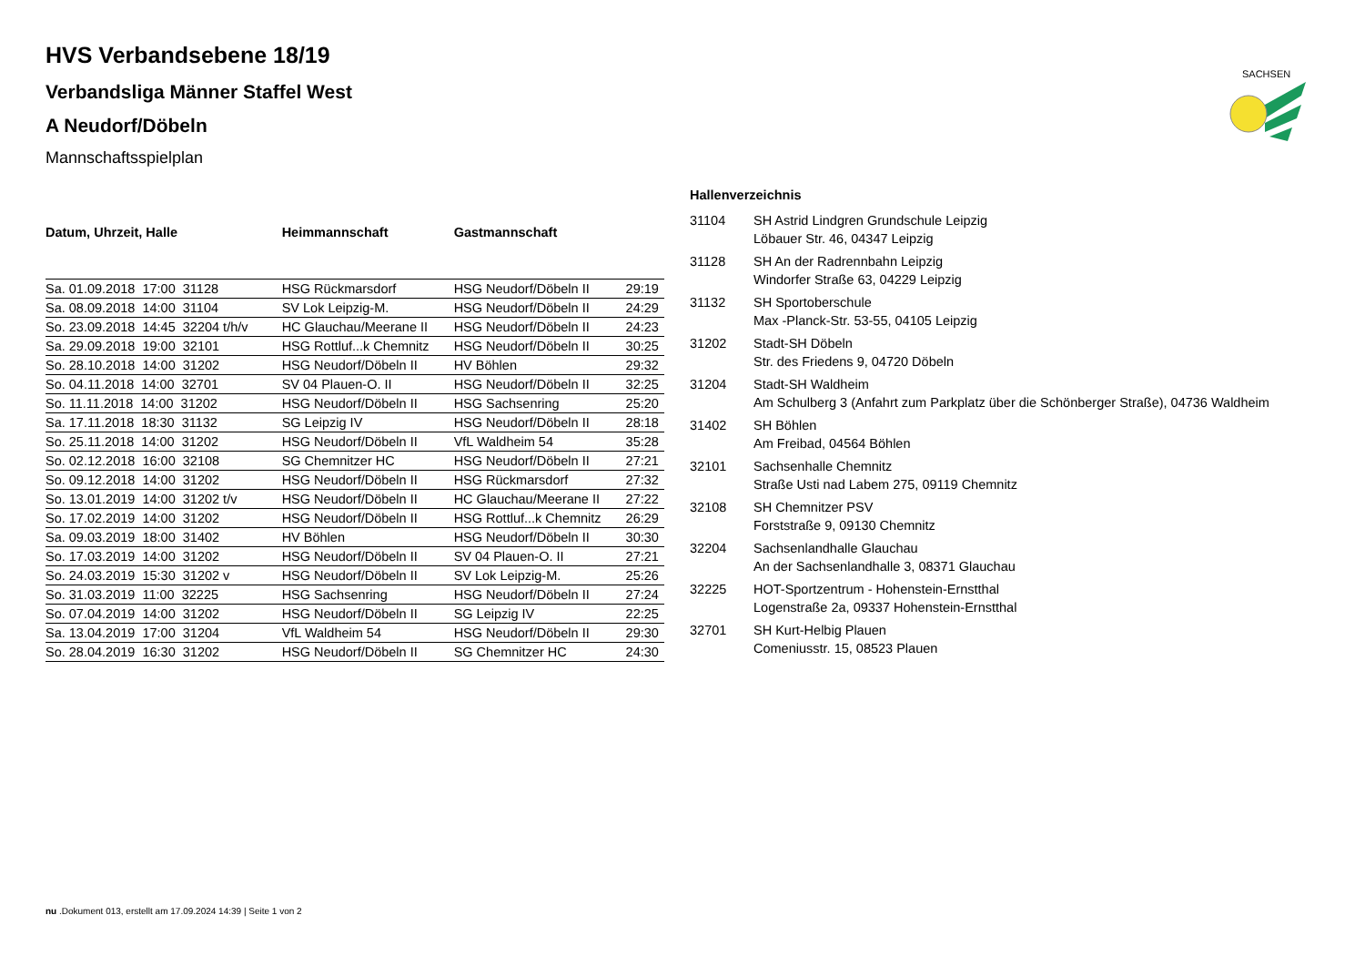SACHSEN
HVS Verbandsebene 18/19
Verbandsliga Männer Staffel West
A Neudorf/Döbeln
Mannschaftsspielplan
| Datum, Uhrzeit, Halle | Heimmannschaft | Gastmannschaft | |
| --- | --- | --- | --- |
| Sa. 01.09.2018 17:00 31128 | HSG Rückmarsdorf | HSG Neudorf/Döbeln II | 29:19 |
| Sa. 08.09.2018 14:00 31104 | SV Lok Leipzig-M. | HSG Neudorf/Döbeln II | 24:29 |
| So. 23.09.2018 14:45 32204 t/h/v | HC Glauchau/Meerane II | HSG Neudorf/Döbeln II | 24:23 |
| Sa. 29.09.2018 19:00 32101 | HSG Rottluf...k Chemnitz | HSG Neudorf/Döbeln II | 30:25 |
| So. 28.10.2018 14:00 31202 | HSG Neudorf/Döbeln II | HV Böhlen | 29:32 |
| So. 04.11.2018 14:00 32701 | SV 04 Plauen-O. II | HSG Neudorf/Döbeln II | 32:25 |
| So. 11.11.2018 14:00 31202 | HSG Neudorf/Döbeln II | HSG Sachsenring | 25:20 |
| Sa. 17.11.2018 18:30 31132 | SG Leipzig IV | HSG Neudorf/Döbeln II | 28:18 |
| So. 25.11.2018 14:00 31202 | HSG Neudorf/Döbeln II | VfL Waldheim 54 | 35:28 |
| So. 02.12.2018 16:00 32108 | SG Chemnitzer HC | HSG Neudorf/Döbeln II | 27:21 |
| So. 09.12.2018 14:00 31202 | HSG Neudorf/Döbeln II | HSG Rückmarsdorf | 27:32 |
| So. 13.01.2019 14:00 31202 t/v | HSG Neudorf/Döbeln II | HC Glauchau/Meerane II | 27:22 |
| So. 17.02.2019 14:00 31202 | HSG Neudorf/Döbeln II | HSG Rottluf...k Chemnitz | 26:29 |
| Sa. 09.03.2019 18:00 31402 | HV Böhlen | HSG Neudorf/Döbeln II | 30:30 |
| So. 17.03.2019 14:00 31202 | HSG Neudorf/Döbeln II | SV 04 Plauen-O. II | 27:21 |
| So. 24.03.2019 15:30 31202 v | HSG Neudorf/Döbeln II | SV Lok Leipzig-M. | 25:26 |
| So. 31.03.2019 11:00 32225 | HSG Sachsenring | HSG Neudorf/Döbeln II | 27:24 |
| So. 07.04.2019 14:00 31202 | HSG Neudorf/Döbeln II | SG Leipzig IV | 22:25 |
| Sa. 13.04.2019 17:00 31204 | VfL Waldheim 54 | HSG Neudorf/Döbeln II | 29:30 |
| So. 28.04.2019 16:30 31202 | HSG Neudorf/Döbeln II | SG Chemnitzer HC | 24:30 |
Hallenverzeichnis
| 31104 | SH Astrid Lindgren Grundschule Leipzig Löbauer Str. 46, 04347 Leipzig |
| 31128 | SH An der Radrennbahn Leipzig Windorfer Straße 63, 04229 Leipzig |
| 31132 | SH Sportoberschule Max -Planck-Str. 53-55, 04105 Leipzig |
| 31202 | Stadt-SH Döbeln Str. des Friedens 9, 04720 Döbeln |
| 31204 | Stadt-SH Waldheim Am Schulberg 3 (Anfahrt zum Parkplatz über die Schönberger Straße), 04736 Waldheim |
| 31402 | SH Böhlen Am Freibad, 04564 Böhlen |
| 32101 | Sachsenhalle Chemnitz Straße Usti nad Labem 275, 09119 Chemnitz |
| 32108 | SH Chemnitzer PSV Forststraße 9, 09130 Chemnitz |
| 32204 | Sachsenlandhalle Glauchau An der Sachsenlandhalle 3, 08371 Glauchau |
| 32225 | HOT-Sportzentrum - Hohenstein-Ernstthal Logenstraße 2a, 09337 Hohenstein-Ernstthal |
| 32701 | SH Kurt-Helbig Plauen Comeniusstr. 15, 08523 Plauen |
nu .Dokument 013, erstellt am 17.09.2024 14:39 | Seite 1 von 2